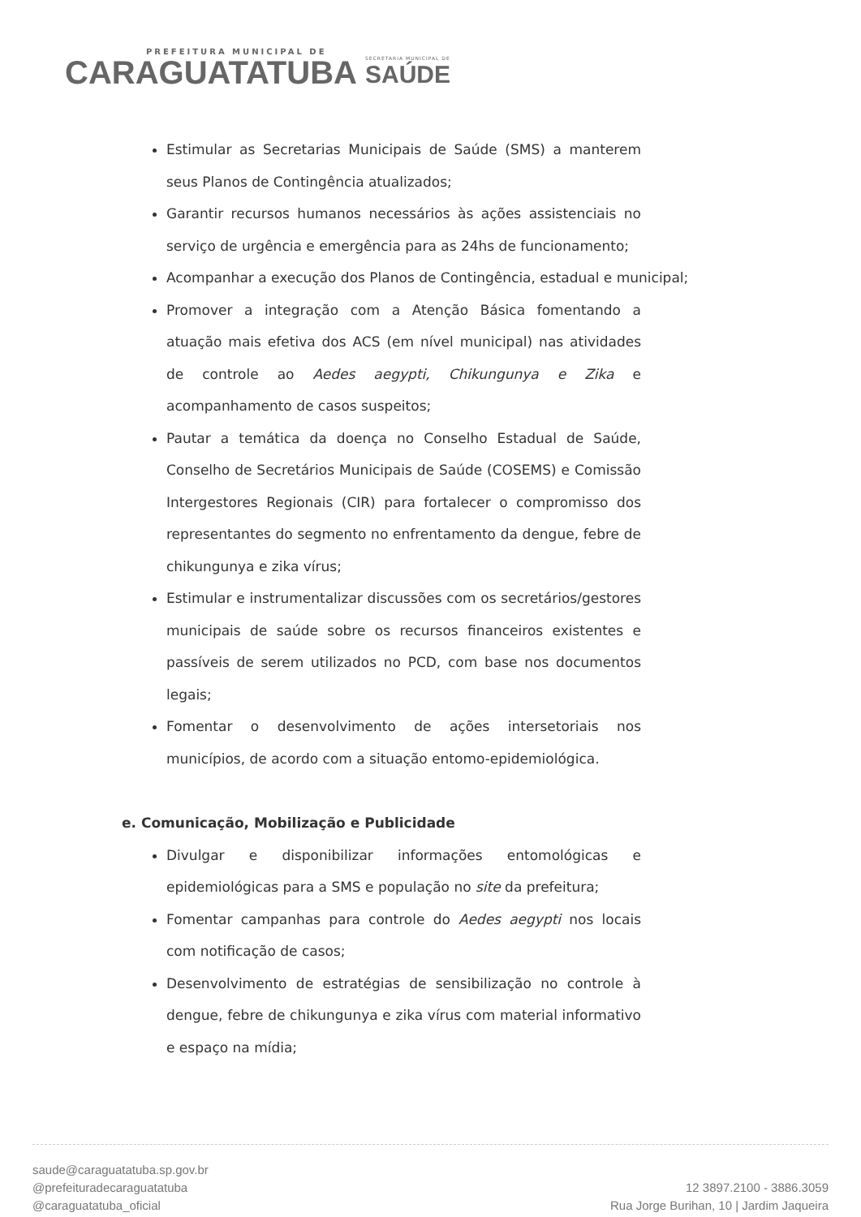PREFEITURA MUNICIPAL DE
CARAGUATATUBA
SECRETARIA MUNICIPAL DE
SAÚDE
Estimular as Secretarias Municipais de Saúde (SMS) a manterem seus Planos de Contingência atualizados;
Garantir recursos humanos necessários às ações assistenciais no serviço de urgência e emergência para as 24hs de funcionamento;
Acompanhar a execução dos Planos de Contingência, estadual e municipal;
Promover a integração com a Atenção Básica fomentando a atuação mais efetiva dos ACS (em nível municipal) nas atividades de controle ao Aedes aegypti, Chikungunya e Zika e acompanhamento de casos suspeitos;
Pautar a temática da doença no Conselho Estadual de Saúde, Conselho de Secretários Municipais de Saúde (COSEMS) e Comissão Intergestores Regionais (CIR) para fortalecer o compromisso dos representantes do segmento no enfrentamento da dengue, febre de chikungunya e zika vírus;
Estimular e instrumentalizar discussões com os secretários/gestores municipais de saúde sobre os recursos financeiros existentes e passíveis de serem utilizados no PCD, com base nos documentos legais;
Fomentar o desenvolvimento de ações intersetoriais nos municípios, de acordo com a situação entomo-epidemiológica.
e. Comunicação, Mobilização e Publicidade
Divulgar e disponibilizar informações entomológicas e epidemiológicas para a SMS e população no site da prefeitura;
Fomentar campanhas para controle do Aedes aegypti nos locais com notificação de casos;
Desenvolvimento de estratégias de sensibilização no controle à dengue, febre de chikungunya e zika vírus com material informativo e espaço na mídia;
saude@caraguatatuba.sp.gov.br
@prefeituradecaraguatatuba
@caraguatatuba_oficial
12 3897.2100 - 3886.3059
Rua Jorge Burihan, 10 | Jardim Jaqueira